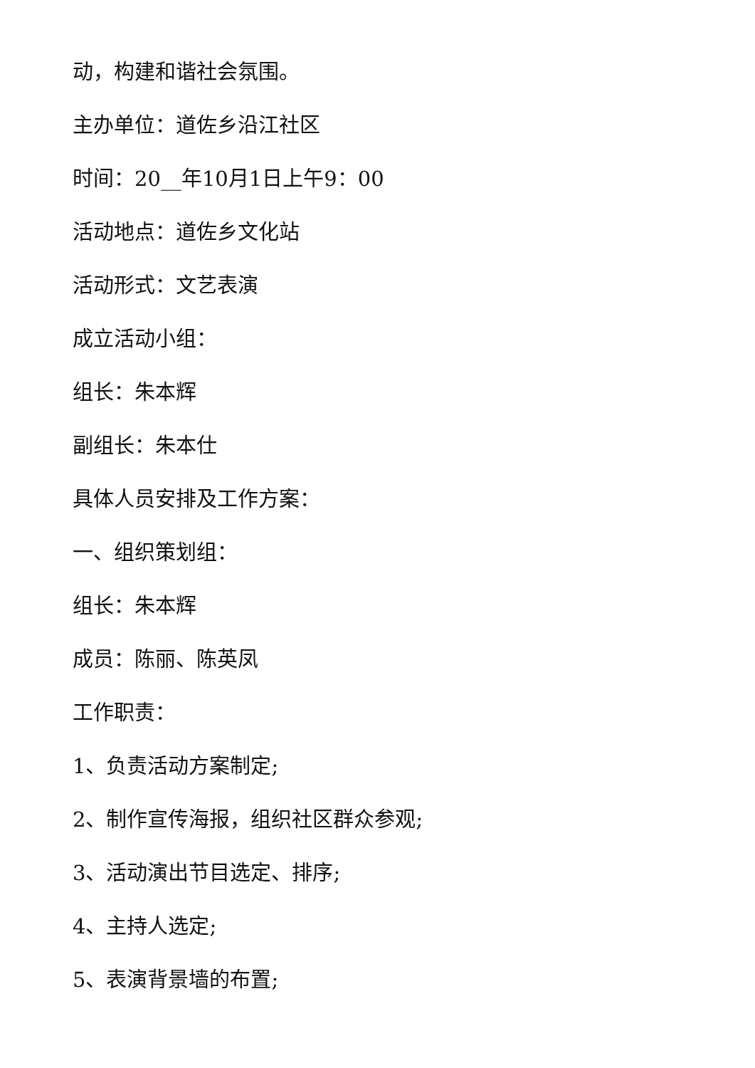动，构建和谐社会氛围。
主办单位：道佐乡沿江社区
时间：20__年10月1日上午9：00
活动地点：道佐乡文化站
活动形式：文艺表演
成立活动小组：
组长：朱本辉
副组长：朱本仕
具体人员安排及工作方案：
一、组织策划组：
组长：朱本辉
成员：陈丽、陈英凤
工作职责：
1、负责活动方案制定;
2、制作宣传海报，组织社区群众参观;
3、活动演出节目选定、排序;
4、主持人选定;
5、表演背景墙的布置;